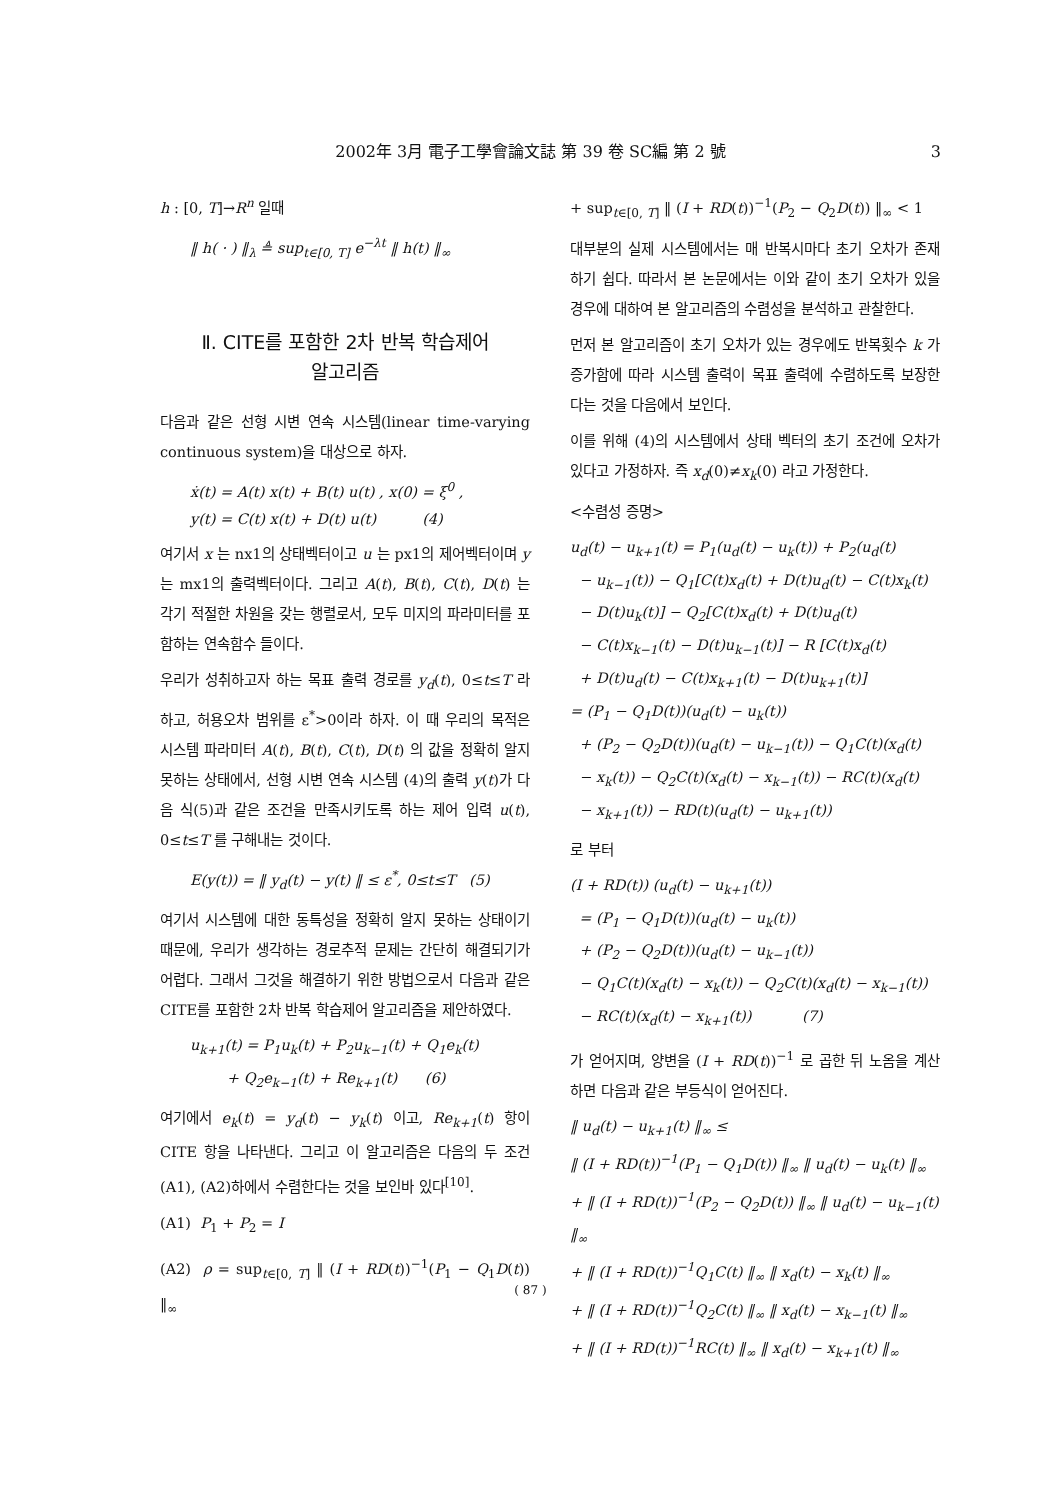2002年 3月 電子工學會論文誌 第 39 卷 SC編 第 2 號 3
h : [0, T]→R<sup>n</sup> 일때
‖ h( · ) ‖<sub>λ</sub> ≜ sup<sub>t∈[0, T]</sub> e<sup>−λt</sup> ‖ h(t) ‖<sub>∞</sub>
Ⅱ. CITE를 포함한 2차 반복 학습제어
알고리즘
다음과 같은 선형 시변 연속 시스템(linear time-varying continuous system)을 대상으로 하자.
ẋ(t) = A(t) x(t) + B(t) u(t) , x(0) = ξ<sup>0</sup> ,
y(t) = C(t) x(t) + D(t) u(t) (4)
여기서 x 는 nx1의 상태벡터이고 u 는 px1의 제어벡터이며 y 는 mx1의 출력벡터이다. 그리고 A(t), B(t), C(t), D(t) 는 각기 적절한 차원을 갖는 행렬로서, 모두 미지의 파라미터를 포함하는 연속함수 들이다.
우리가 성취하고자 하는 목표 출력 경로를 y<sub>d</sub>(t), 0≤t≤T 라 하고, 허용오차 범위를 ε<sup>*</sup>>0이라 하자. 이 때 우리의 목적은 시스템 파라미터 A(t), B(t), C(t), D(t) 의 값을 정확히 알지 못하는 상태에서, 선형 시변 연속 시스템 (4)의 출력 y(t)가 다음 식(5)과 같은 조건을 만족시키도록 하는 제어 입력 u(t), 0≤t≤T 를 구해내는 것이다.
E(y(t)) = ‖ y<sub>d</sub>(t) − y(t) ‖ ≤ ε<sup>*</sup>, 0≤t≤T (5)
여기서 시스템에 대한 동특성을 정확히 알지 못하는 상태이기 때문에, 우리가 생각하는 경로추적 문제는 간단히 해결되기가 어렵다. 그래서 그것을 해결하기 위한 방법으로서 다음과 같은 CITE를 포함한 2차 반복 학습제어 알고리즘을 제안하였다.
u<sub>k+1</sub>(t) = P<sub>1</sub>u<sub>k</sub>(t) + P<sub>2</sub>u<sub>k−1</sub>(t) + Q<sub>1</sub>e<sub>k</sub>(t)
+ Q<sub>2</sub>e<sub>k−1</sub>(t) + Re<sub>k+1</sub>(t) (6)
여기에서 e<sub>k</sub>(t) = y<sub>d</sub>(t) − y<sub>k</sub>(t) 이고, Re<sub>k+1</sub>(t) 항이 CITE 항을 나타낸다. 그리고 이 알고리즘은 다음의 두 조건 (A1), (A2)하에서 수렴한다는 것을 보인바 있다<sup>[10]</sup>.
(A1) P<sub>1</sub> + P<sub>2</sub> = I
(A2) ρ = sup<sub>t∈[0, T]</sub> ‖ (I + RD(t))<sup>−1</sup>(P<sub>1</sub> − Q<sub>1</sub>D(t)) ‖<sub>∞</sub>
+ sup<sub>t∈[0, T]</sub> ‖ (I + RD(t))<sup>−1</sup>(P<sub>2</sub> − Q<sub>2</sub>D(t)) ‖<sub>∞</sub> < 1
대부분의 실제 시스템에서는 매 반복시마다 초기 오차가 존재하기 쉽다. 따라서 본 논문에서는 이와 같이 초기 오차가 있을 경우에 대하여 본 알고리즘의 수렴성을 분석하고 관찰한다.
먼저 본 알고리즘이 초기 오차가 있는 경우에도 반복횟수 k 가 증가함에 따라 시스템 출력이 목표 출력에 수렴하도록 보장한다는 것을 다음에서 보인다.
이를 위해 (4)의 시스템에서 상태 벡터의 초기 조건에 오차가 있다고 가정하자. 즉 x<sub>d</sub>(0)≠x<sub>k</sub>(0) 라고 가정한다.
<수렴성 증명>
u<sub>d</sub>(t) − u<sub>k+1</sub>(t) = P<sub>1</sub>(u<sub>d</sub>(t) − u<sub>k</sub>(t)) + P<sub>2</sub>(u<sub>d</sub>(t)
− u<sub>k−1</sub>(t)) − Q<sub>1</sub>[C(t)x<sub>d</sub>(t) + D(t)u<sub>d</sub>(t) − C(t)x<sub>k</sub>(t)
− D(t)u<sub>k</sub>(t)] − Q<sub>2</sub>[C(t)x<sub>d</sub>(t) + D(t)u<sub>d</sub>(t)
− C(t)x<sub>k−1</sub>(t) − D(t)u<sub>k−1</sub>(t)] − R [C(t)x<sub>d</sub>(t)
+ D(t)u<sub>d</sub>(t) − C(t)x<sub>k+1</sub>(t) − D(t)u<sub>k+1</sub>(t)]
= (P<sub>1</sub> − Q<sub>1</sub>D(t))(u<sub>d</sub>(t) − u<sub>k</sub>(t))
+ (P<sub>2</sub> − Q<sub>2</sub>D(t))(u<sub>d</sub>(t) − u<sub>k−1</sub>(t)) − Q<sub>1</sub>C(t)(x<sub>d</sub>(t)
− x<sub>k</sub>(t)) − Q<sub>2</sub>C(t)(x<sub>d</sub>(t) − x<sub>k−1</sub>(t)) − RC(t)(x<sub>d</sub>(t)
− x<sub>k+1</sub>(t)) − RD(t)(u<sub>d</sub>(t) − u<sub>k+1</sub>(t))
로 부터
(I + RD(t)) (u<sub>d</sub>(t) − u<sub>k+1</sub>(t))
= (P<sub>1</sub> − Q<sub>1</sub>D(t))(u<sub>d</sub>(t) − u<sub>k</sub>(t))
+ (P<sub>2</sub> − Q<sub>2</sub>D(t))(u<sub>d</sub>(t) − u<sub>k−1</sub>(t))
− Q<sub>1</sub>C(t)(x<sub>d</sub>(t) − x<sub>k</sub>(t)) − Q<sub>2</sub>C(t)(x<sub>d</sub>(t) − x<sub>k−1</sub>(t))
− RC(t)(x<sub>d</sub>(t) − x<sub>k+1</sub>(t)) (7)
가 얻어지며, 양변을 (I + RD(t))<sup>−1</sup> 로 곱한 뒤 노옴을 계산하면 다음과 같은 부등식이 얻어진다.
‖ u<sub>d</sub>(t) − u<sub>k+1</sub>(t) ‖<sub>∞</sub> ≤
‖ (I + RD(t))<sup>−1</sup>(P<sub>1</sub> − Q<sub>1</sub>D(t)) ‖<sub>∞</sub> ‖ u<sub>d</sub>(t) − u<sub>k</sub>(t) ‖<sub>∞</sub>
+ ‖ (I + RD(t))<sup>−1</sup>(P<sub>2</sub> − Q<sub>2</sub>D(t)) ‖<sub>∞</sub> ‖ u<sub>d</sub>(t) − u<sub>k−1</sub>(t) ‖<sub>∞</sub>
+ ‖ (I + RD(t))<sup>−1</sup>Q<sub>1</sub>C(t) ‖<sub>∞</sub> ‖ x<sub>d</sub>(t) − x<sub>k</sub>(t) ‖<sub>∞</sub>
+ ‖ (I + RD(t))<sup>−1</sup>Q<sub>2</sub>C(t) ‖<sub>∞</sub> ‖ x<sub>d</sub>(t) − x<sub>k−1</sub>(t) ‖<sub>∞</sub>
+ ‖ (I + RD(t))<sup>−1</sup>RC(t) ‖<sub>∞</sub> ‖ x<sub>d</sub>(t) − x<sub>k+1</sub>(t) ‖<sub>∞</sub>
( 87 )